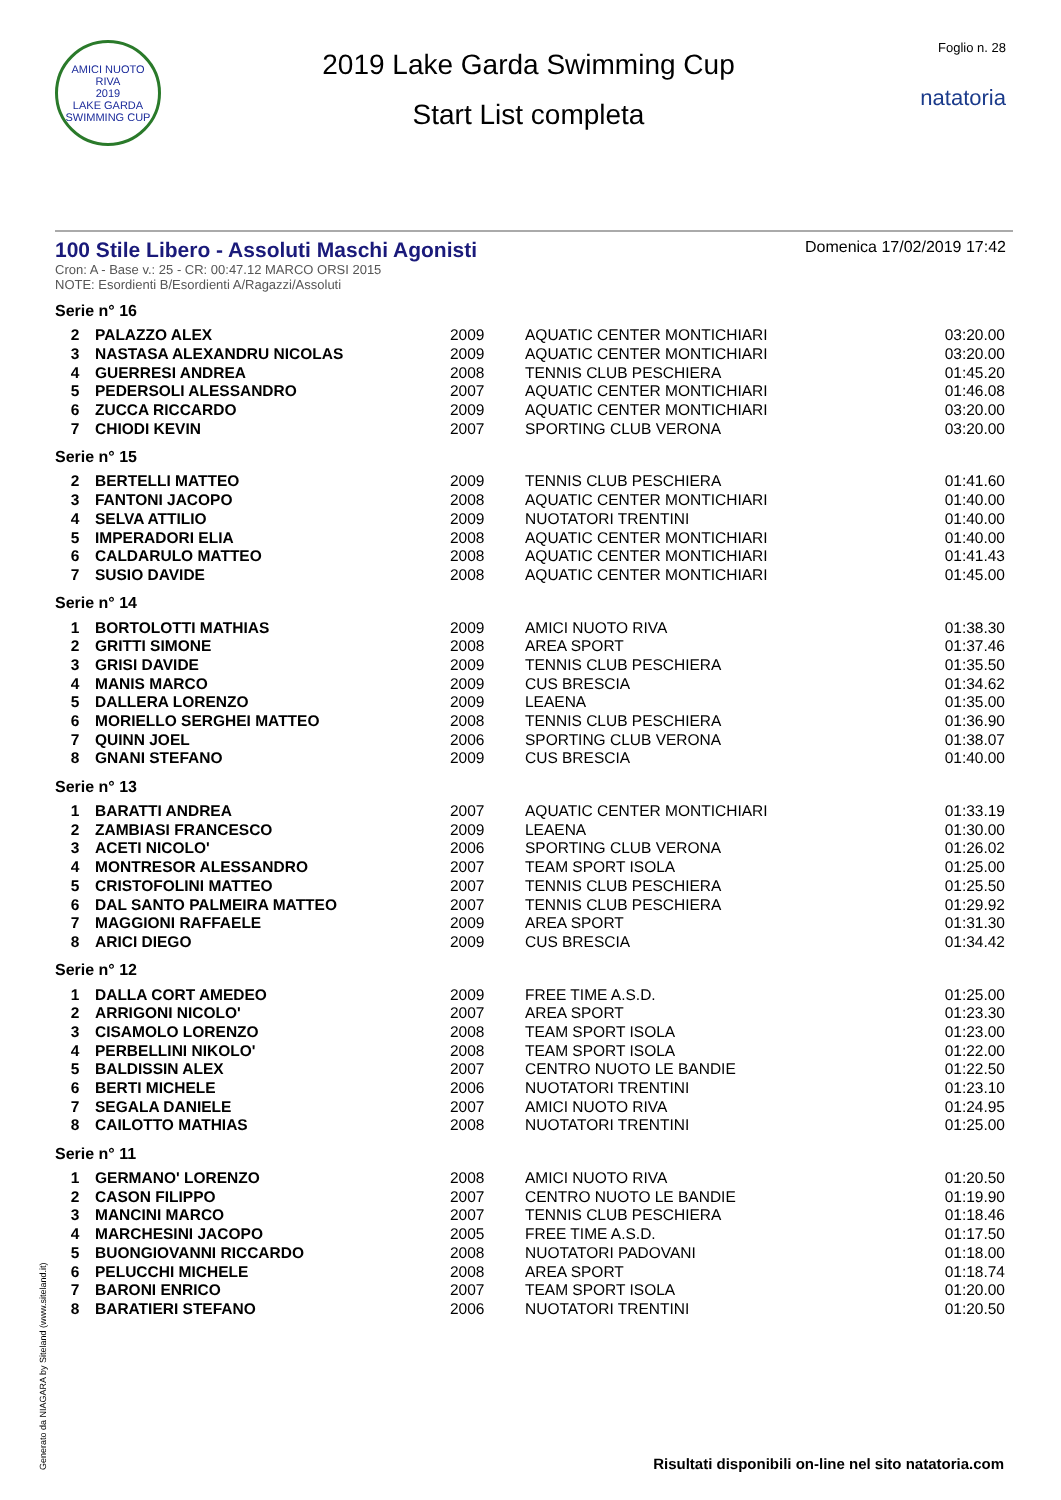AMICI NUOTO RIVA
2019
LAKE GARDA SWIMMING CUP
2019 Lake Garda Swimming Cup
Start List completa
Foglio n. 28
natatoria
100 Stile Libero - Assoluti Maschi Agonisti
Domenica 17/02/2019 17:42
Cron: A - Base v.: 25 - CR: 00:47.12 MARCO ORSI 2015
NOTE: Esordienti B/Esordienti A/Ragazzi/Assoluti
Serie n° 16
| 2 | PALAZZO ALEX | 2009 | AQUATIC CENTER MONTICHIARI | 03:20.00 |
| 3 | NASTASA ALEXANDRU NICOLAS | 2009 | AQUATIC CENTER MONTICHIARI | 03:20.00 |
| 4 | GUERRESI ANDREA | 2008 | TENNIS CLUB PESCHIERA | 01:45.20 |
| 5 | PEDERSOLI ALESSANDRO | 2007 | AQUATIC CENTER MONTICHIARI | 01:46.08 |
| 6 | ZUCCA RICCARDO | 2009 | AQUATIC CENTER MONTICHIARI | 03:20.00 |
| 7 | CHIODI KEVIN | 2007 | SPORTING CLUB VERONA | 03:20.00 |
Serie n° 15
| 2 | BERTELLI MATTEO | 2009 | TENNIS CLUB PESCHIERA | 01:41.60 |
| 3 | FANTONI JACOPO | 2008 | AQUATIC CENTER MONTICHIARI | 01:40.00 |
| 4 | SELVA ATTILIO | 2009 | NUOTATORI TRENTINI | 01:40.00 |
| 5 | IMPERADORI ELIA | 2008 | AQUATIC CENTER MONTICHIARI | 01:40.00 |
| 6 | CALDARULO MATTEO | 2008 | AQUATIC CENTER MONTICHIARI | 01:41.43 |
| 7 | SUSIO DAVIDE | 2008 | AQUATIC CENTER MONTICHIARI | 01:45.00 |
Serie n° 14
| 1 | BORTOLOTTI MATHIAS | 2009 | AMICI NUOTO RIVA | 01:38.30 |
| 2 | GRITTI SIMONE | 2008 | AREA SPORT | 01:37.46 |
| 3 | GRISI DAVIDE | 2009 | TENNIS CLUB PESCHIERA | 01:35.50 |
| 4 | MANIS MARCO | 2009 | CUS BRESCIA | 01:34.62 |
| 5 | DALLERA LORENZO | 2009 | LEAENA | 01:35.00 |
| 6 | MORIELLO SERGHEI MATTEO | 2008 | TENNIS CLUB PESCHIERA | 01:36.90 |
| 7 | QUINN JOEL | 2006 | SPORTING CLUB VERONA | 01:38.07 |
| 8 | GNANI STEFANO | 2009 | CUS BRESCIA | 01:40.00 |
Serie n° 13
| 1 | BARATTI ANDREA | 2007 | AQUATIC CENTER MONTICHIARI | 01:33.19 |
| 2 | ZAMBIASI FRANCESCO | 2009 | LEAENA | 01:30.00 |
| 3 | ACETI NICOLO' | 2006 | SPORTING CLUB VERONA | 01:26.02 |
| 4 | MONTRESOR ALESSANDRO | 2007 | TEAM SPORT ISOLA | 01:25.00 |
| 5 | CRISTOFOLINI MATTEO | 2007 | TENNIS CLUB PESCHIERA | 01:25.50 |
| 6 | DAL SANTO PALMEIRA MATTEO | 2007 | TENNIS CLUB PESCHIERA | 01:29.92 |
| 7 | MAGGIONI RAFFAELE | 2009 | AREA SPORT | 01:31.30 |
| 8 | ARICI DIEGO | 2009 | CUS BRESCIA | 01:34.42 |
Serie n° 12
| 1 | DALLA CORT AMEDEO | 2009 | FREE TIME A.S.D. | 01:25.00 |
| 2 | ARRIGONI NICOLO' | 2007 | AREA SPORT | 01:23.30 |
| 3 | CISAMOLO LORENZO | 2008 | TEAM SPORT ISOLA | 01:23.00 |
| 4 | PERBELLINI NIKOLO' | 2008 | TEAM SPORT ISOLA | 01:22.00 |
| 5 | BALDISSIN ALEX | 2007 | CENTRO NUOTO LE BANDIE | 01:22.50 |
| 6 | BERTI MICHELE | 2006 | NUOTATORI TRENTINI | 01:23.10 |
| 7 | SEGALA DANIELE | 2007 | AMICI NUOTO RIVA | 01:24.95 |
| 8 | CAILOTTO MATHIAS | 2008 | NUOTATORI TRENTINI | 01:25.00 |
Serie n° 11
| 1 | GERMANO' LORENZO | 2008 | AMICI NUOTO RIVA | 01:20.50 |
| 2 | CASON FILIPPO | 2007 | CENTRO NUOTO LE BANDIE | 01:19.90 |
| 3 | MANCINI MARCO | 2007 | TENNIS CLUB PESCHIERA | 01:18.46 |
| 4 | MARCHESINI JACOPO | 2005 | FREE TIME A.S.D. | 01:17.50 |
| 5 | BUONGIOVANNI RICCARDO | 2008 | NUOTATORI PADOVANI | 01:18.00 |
| 6 | PELUCCHI MICHELE | 2008 | AREA SPORT | 01:18.74 |
| 7 | BARONI ENRICO | 2007 | TEAM SPORT ISOLA | 01:20.00 |
| 8 | BARATIERI STEFANO | 2006 | NUOTATORI TRENTINI | 01:20.50 |
Generato da NIAGARA by Siteland (www.siteland.it)
Risultati disponibili on-line nel sito natatoria.com